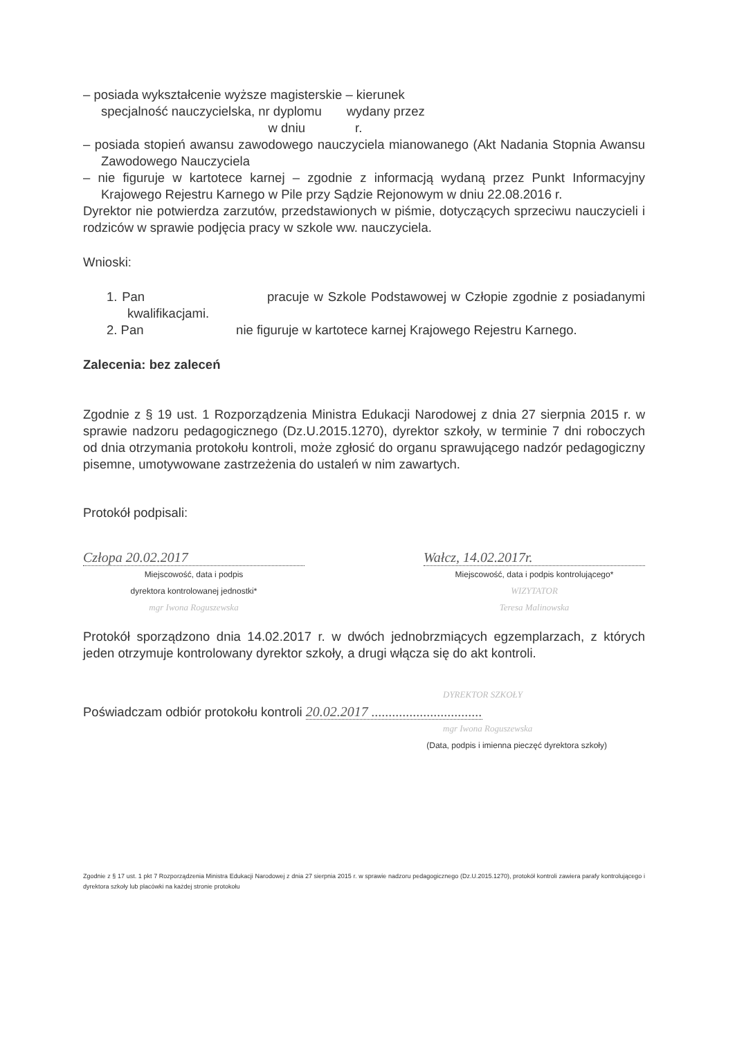– posiada wykształcenie wyższe magisterskie – kierunek
specjalność nauczycielska, nr dyplomu wydany przez
w dniu r.
– posiada stopień awansu zawodowego nauczyciela mianowanego (Akt Nadania Stopnia Awansu Zawodowego Nauczyciela
– nie figuruje w kartotece karnej – zgodnie z informacją wydaną przez Punkt Informacyjny Krajowego Rejestru Karnego w Pile przy Sądzie Rejonowym w dniu 22.08.2016 r.
Dyrektor nie potwierdza zarzutów, przedstawionych w piśmie, dotyczących sprzeciwu nauczycieli i rodziców w sprawie podjęcia pracy w szkole ww. nauczyciela.
Wnioski:
1. Pan pracuje w Szkole Podstawowej w Człopie zgodnie z posiadanymi kwalifikacjami.
2. Pan nie figuruje w kartotece karnej Krajowego Rejestru Karnego.
Zalecenia: bez zaleceń
Zgodnie z § 19 ust. 1 Rozporządzenia Ministra Edukacji Narodowej z dnia 27 sierpnia 2015 r. w sprawie nadzoru pedagogicznego (Dz.U.2015.1270), dyrektor szkoły, w terminie 7 dni roboczych od dnia otrzymania protokołu kontroli, może zgłosić do organu sprawującego nadzór pedagogiczny pisemne, umotywowane zastrzeżenia do ustaleń w nim zawartych.
Protokół podpisali:
Człopa 20.02.2017
Miejscowość, data i podpis
dyrektora kontrolowanej jednostki*
mgr Iwona Roguszewska
Wałcz, 14.02.2017r.
Miejscowość, data i podpis kontrolującego*
WIZYTATOR
Teresa Malinowska
Protokół sporządzono dnia 14.02.2017 r. w dwóch jednobrzmiących egzemplarzach, z których jeden otrzymuje kontrolowany dyrektor szkoły, a drugi włącza się do akt kontroli.
DYREKTOR SZKOŁY
Poświadczam odbiór protokołu kontroli 20.02.2017 ................................
mgr Iwona Roguszewska
(Data, podpis i imienna pieczęć dyrektora szkoły)
Zgodnie z § 17 ust. 1 pkt 7 Rozporządzenia Ministra Edukacji Narodowej z dnia 27 sierpnia 2015 r. w sprawie nadzoru pedagogicznego (Dz.U.2015.1270), protokół kontroli zawiera parafy kontrolującego i dyrektora szkoły lub placówki na każdej stronie protokołu